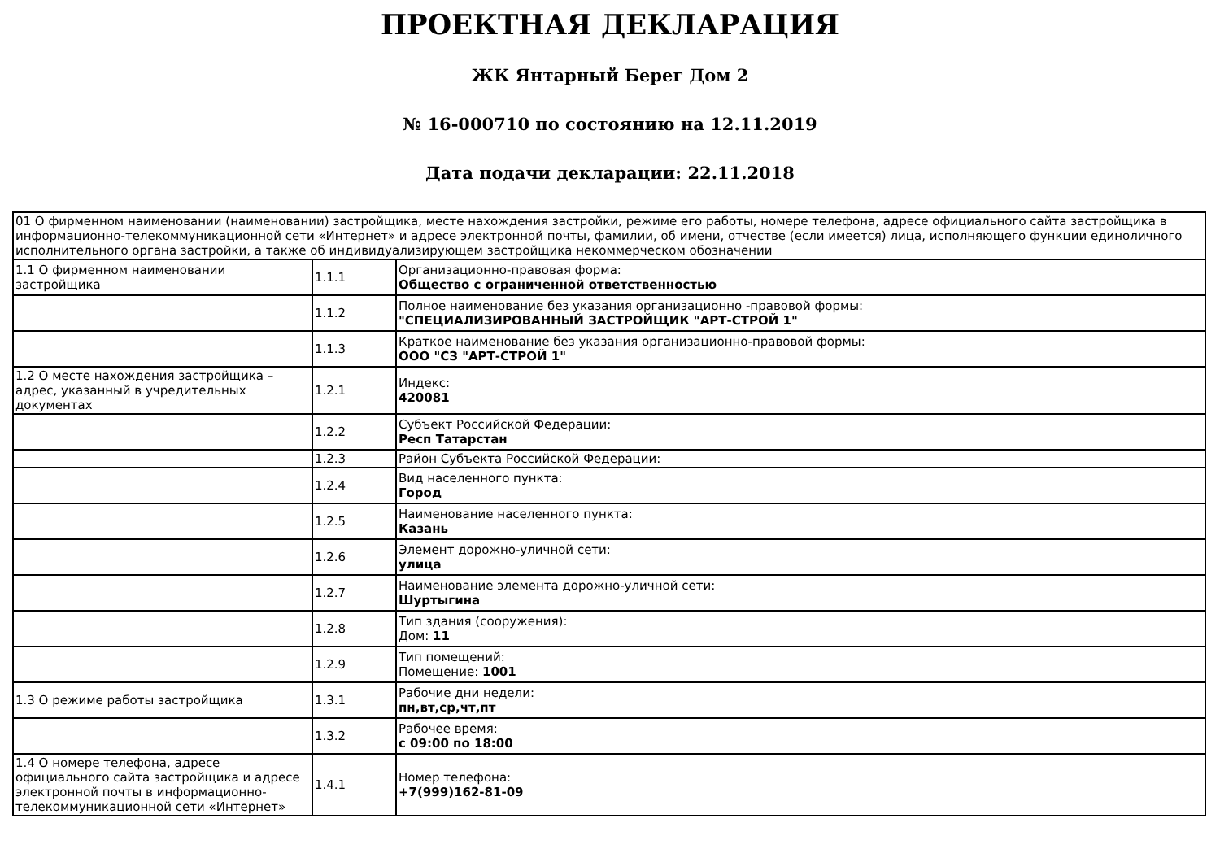ПРОЕКТНАЯ ДЕКЛАРАЦИЯ
ЖК Янтарный Берег Дом 2
№ 16-000710 по состоянию на 12.11.2019
Дата подачи декларации: 22.11.2018
| 01 О фирменном наименовании (наименовании) застройщика, месте нахождения застройки, режиме его работы, номере телефона, адресе официального сайта застройщика в информационно-телекоммуникационной сети «Интернет» и адресе электронной почты, фамилии, об имени, отчестве (если имеется) лица, исполняющего функции единоличного исполнительного органа застройки, а также об индивидуализирующем застройщика некоммерческом обозначении | | |
| 1.1 О фирменном наименовании застройщика | 1.1.1 | Организационно-правовая форма: Общество с ограниченной ответственностью |
| | 1.1.2 | Полное наименование без указания организационно -правовой формы: "СПЕЦИАЛИЗИРОВАННЫЙ ЗАСТРОЙЩИК "АРТ-СТРОЙ 1" |
| | 1.1.3 | Краткое наименование без указания организационно-правовой формы: ООО "СЗ "АРТ-СТРОЙ 1" |
| 1.2 О месте нахождения застройщика – адрес, указанный в учредительных документах | 1.2.1 | Индекс: 420081 |
| | 1.2.2 | Субъект Российской Федерации: Респ Татарстан |
| | 1.2.3 | Район Субъекта Российской Федерации: |
| | 1.2.4 | Вид населенного пункта: Город |
| | 1.2.5 | Наименование населенного пункта: Казань |
| | 1.2.6 | Элемент дорожно-уличной сети: улица |
| | 1.2.7 | Наименование элемента дорожно-уличной сети: Шуртыгина |
| | 1.2.8 | Тип здания (сооружения): Дом: 11 |
| | 1.2.9 | Тип помещений: Помещение: 1001 |
| 1.3 О режиме работы застройщика | 1.3.1 | Рабочие дни недели: пн,вт,ср,чт,пт |
| | 1.3.2 | Рабочее время: с 09:00 по 18:00 |
| 1.4 О номере телефона, адресе официального сайта застройщика и адресе электронной почты в информационно-телекоммуникационной сети «Интернет» | 1.4.1 | Номер телефона: +7(999)162-81-09 |